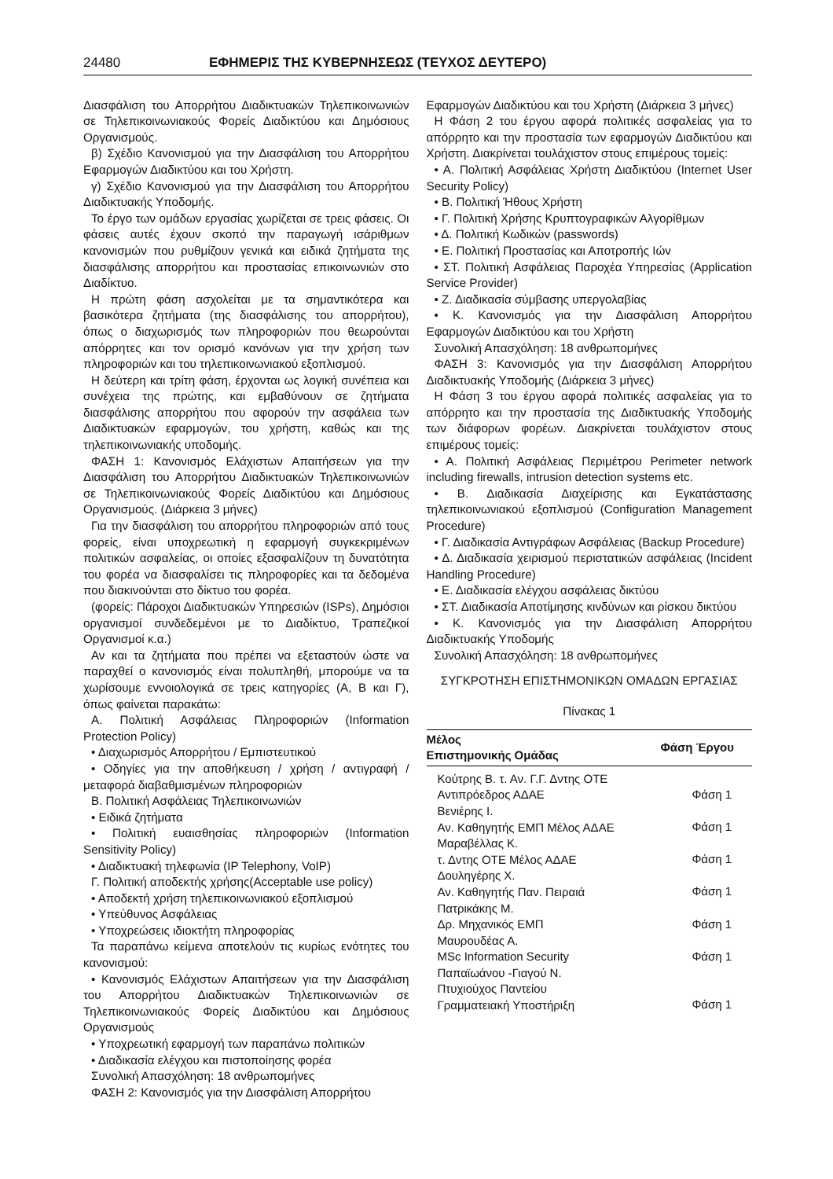24480 ΕΦΗΜΕΡΙΣ ΤΗΣ ΚΥΒΕΡΝΗΣΕΩΣ (ΤΕΥΧΟΣ ΔΕΥΤΕΡΟ)
Διασφάλιση του Απορρήτου Διαδικτυακών Τηλεπικοινωνιών σε Τηλεπικοινωνιακούς Φορείς Διαδικτύου και Δημόσιους Οργανισμούς.
β) Σχέδιο Κανονισμού για την Διασφάλιση του Απορρήτου Εφαρμογών Διαδικτύου και του Χρήστη.
γ) Σχέδιο Κανονισμού για την Διασφάλιση του Απορρήτου Διαδικτυακής Υποδομής.
Το έργο των ομάδων εργασίας χωρίζεται σε τρεις φάσεις. Οι φάσεις αυτές έχουν σκοπό την παραγωγή ισάριθμων κανονισμών που ρυθμίζουν γενικά και ειδικά ζητήματα της διασφάλισης απορρήτου και προστασίας επικοινωνιών στο Διαδίκτυο.
Η πρώτη φάση ασχολείται με τα σημαντικότερα και βασικότερα ζητήματα (της διασφάλισης του απορρήτου), όπως ο διαχωρισμός των πληροφοριών που θεωρούνται απόρρητες και τον ορισμό κανόνων για την χρήση των πληροφοριών και του τηλεπικοινωνιακού εξοπλισμού.
Η δεύτερη και τρίτη φάση, έρχονται ως λογική συνέπεια και συνέχεια της πρώτης, και εμβαθύνουν σε ζητήματα διασφάλισης απορρήτου που αφορούν την ασφάλεια των Διαδικτυακών εφαρμογών, του χρήστη, καθώς και της τηλεπικοινωνιακής υποδομής.
ΦΑΣΗ 1: Κανονισμός Ελάχιστων Απαιτήσεων για την Διασφάλιση του Απορρήτου Διαδικτυακών Τηλεπικοινωνιών σε Τηλεπικοινωνιακούς Φορείς Διαδικτύου και Δημόσιους Οργανισμούς. (Διάρκεια 3 μήνες)
Για την διασφάλιση του απορρήτου πληροφοριών από τους φορείς, είναι υποχρεωτική η εφαρμογή συγκεκριμένων πολιτικών ασφαλείας, οι οποίες εξασφαλίζουν τη δυνατότητα του φορέα να διασφαλίσει τις πληροφορίες και τα δεδομένα που διακινούνται στο δίκτυο του φορέα.
(φορείς: Πάροχοι Διαδικτυακών Υπηρεσιών (ISPs), Δημόσιοι οργανισμοί συνδεδεμένοι με το Διαδίκτυο, Τραπεζικοί Οργανισμοί κ.α.)
Αν και τα ζητήματα που πρέπει να εξεταστούν ώστε να παραχθεί ο κανονισμός είναι πολυπληθή, μπορούμε να τα χωρίσουμε εννοιολογικά σε τρεις κατηγορίες (Α, Β και Γ), όπως φαίνεται παρακάτω:
Α. Πολιτική Ασφάλειας Πληροφοριών (Information Protection Policy)
• Διαχωρισμός Απορρήτου / Εμπιστευτικού
• Οδηγίες για την αποθήκευση / χρήση / αντιγραφή / μεταφορά διαβαθμισμένων πληροφοριών
Β. Πολιτική Ασφάλειας Τηλεπικοινωνιών
• Ειδικά ζητήματα
• Πολιτική ευαισθησίας πληροφοριών (Information Sensitivity Policy)
• Διαδικτυακή τηλεφωνία (IP Telephony, VoIP)
Γ. Πολιτική αποδεκτής χρήσης(Acceptable use policy)
• Αποδεκτή χρήση τηλεπικοινωνιακού εξοπλισμού
• Υπεύθυνος Ασφάλειας
• Υποχρεώσεις ιδιοκτήτη πληροφορίας
Τα παραπάνω κείμενα αποτελούν τις κυρίως ενότητες του κανονισμού:
• Κανονισμός Ελάχιστων Απαιτήσεων για την Διασφάλιση του Απορρήτου Διαδικτυακών Τηλεπικοινωνιών σε Τηλεπικοινωνιακούς Φορείς Διαδικτύου και Δημόσιους Οργανισμούς
• Υποχρεωτική εφαρμογή των παραπάνω πολιτικών
• Διαδικασία ελέγχου και πιστοποίησης φορέα
Συνολική Απασχόληση: 18 ανθρωπομήνες
ΦΑΣΗ 2: Κανονισμός για την Διασφάλιση Απορρήτου
Εφαρμογών Διαδικτύου και του Χρήστη (Διάρκεια 3 μήνες)
Η Φάση 2 του έργου αφορά πολιτικές ασφαλείας για το απόρρητο και την προστασία των εφαρμογών Διαδικτύου και Χρήστη. Διακρίνεται τουλάχιστον στους επιμέρους τομείς:
• Α. Πολιτική Ασφάλειας Χρήστη Διαδικτύου (Internet User Security Policy)
• Β. Πολιτική Ήθους Χρήστη
• Γ. Πολιτική Χρήσης Κρυπτογραφικών Αλγορίθμων
• Δ. Πολιτική Κωδικών (passwords)
• Ε. Πολιτική Προστασίας και Αποτροπής Ιών
• ΣΤ. Πολιτική Ασφάλειας Παροχέα Υπηρεσίας (Application Service Provider)
• Ζ. Διαδικασία σύμβασης υπεργολαβίας
• Κ. Κανονισμός για την Διασφάλιση Απορρήτου Εφαρμογών Διαδικτύου και του Χρήστη
Συνολική Απασχόληση: 18 ανθρωπομήνες
ΦΑΣΗ 3: Κανονισμός για την Διασφάλιση Απορρήτου Διαδικτυακής Υποδομής (Διάρκεια 3 μήνες)
Η Φάση 3 του έργου αφορά πολιτικές ασφαλείας για το απόρρητο και την προστασία της Διαδικτυακής Υποδομής των διάφορων φορέων. Διακρίνεται τουλάχιστον στους επιμέρους τομείς:
• Α. Πολιτική Ασφάλειας Περιμέτρου Perimeter network including firewalls, intrusion detection systems etc.
• Β. Διαδικασία Διαχείρισης και Εγκατάστασης τηλεπικοινωνιακού εξοπλισμού (Configuration Management Procedure)
• Γ. Διαδικασία Αντιγράφων Ασφάλειας (Backup Procedure)
• Δ. Διαδικασία χειρισμού περιστατικών ασφάλειας (Incident Handling Procedure)
• Ε. Διαδικασία ελέγχου ασφάλειας δικτύου
• ΣΤ. Διαδικασία Αποτίμησης κινδύνων και ρίσκου δικτύου
• Κ. Κανονισμός για την Διασφάλιση Απορρήτου Διαδικτυακής Υποδομής
Συνολική Απασχόληση: 18 ανθρωπομήνες
ΣΥΓΚΡΟΤΗΣΗ ΕΠΙΣΤΗΜΟΝΙΚΩΝ ΟΜΑΔΩΝ ΕΡΓΑΣΙΑΣ
Πίνακας 1
| Μέλος Επιστημονικής Ομάδας | Φάση Έργου |
| --- | --- |
| Κούτρης Β. τ. Αν. Γ.Γ. Δντης ΟΤΕ Αντιπρόεδρος ΑΔΑΕ | Φάση 1 |
| Βενιέρης Ι. Αν. Καθηγητής ΕΜΠ Μέλος ΑΔΑΕ | Φάση 1 |
| Μαραβέλλας Κ. τ. Δντης ΟΤΕ Μέλος ΑΔΑΕ | Φάση 1 |
| Δουληγέρης Χ. Αν. Καθηγητής Παν. Πειραιά | Φάση 1 |
| Πατρικάκης Μ. Δρ. Μηχανικός ΕΜΠ | Φάση 1 |
| Μαυρουδέας Α. MSc Information Security | Φάση 1 |
| Παπαϊωάνου -Γιαγού Ν. Πτυχιούχος Παντείου Γραμματειακή Υποστήριξη | Φάση 1 |